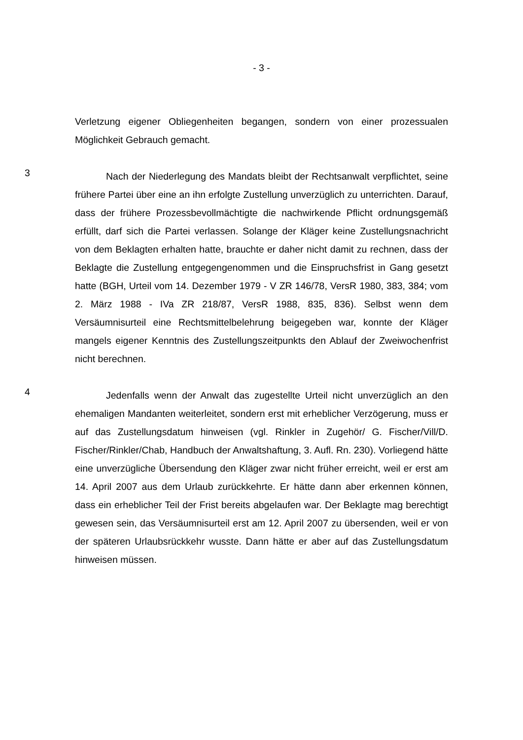- 3 -
Verletzung eigener Obliegenheiten begangen, sondern von einer prozessualen Möglichkeit Gebrauch gemacht.
3
Nach der Niederlegung des Mandats bleibt der Rechtsanwalt verpflichtet, seine frühere Partei über eine an ihn erfolgte Zustellung unverzüglich zu unterrichten. Darauf, dass der frühere Prozessbevollmächtigte die nachwirkende Pflicht ordnungsgemäß erfüllt, darf sich die Partei verlassen. Solange der Kläger keine Zustellungsnachricht von dem Beklagten erhalten hatte, brauchte er daher nicht damit zu rechnen, dass der Beklagte die Zustellung entgegengenommen und die Einspruchsfrist in Gang gesetzt hatte (BGH, Urteil vom 14. Dezember 1979 - V ZR 146/78, VersR 1980, 383, 384; vom 2. März 1988 - IVa ZR 218/87, VersR 1988, 835, 836). Selbst wenn dem Versäumnisurteil eine Rechtsmittelbelehrung beigegeben war, konnte der Kläger mangels eigener Kenntnis des Zustellungszeitpunkts den Ablauf der Zweiwochenfrist nicht berechnen.
4
Jedenfalls wenn der Anwalt das zugestellte Urteil nicht unverzüglich an den ehemaligen Mandanten weiterleitet, sondern erst mit erheblicher Verzögerung, muss er auf das Zustellungsdatum hinweisen (vgl. Rinkler in Zugehör/ G. Fischer/Vill/D. Fischer/Rinkler/Chab, Handbuch der Anwaltshaftung, 3. Aufl. Rn. 230). Vorliegend hätte eine unverzügliche Übersendung den Kläger zwar nicht früher erreicht, weil er erst am 14. April 2007 aus dem Urlaub zurückkehrte. Er hätte dann aber erkennen können, dass ein erheblicher Teil der Frist bereits abgelaufen war. Der Beklagte mag berechtigt gewesen sein, das Versäumnisurteil erst am 12. April 2007 zu übersenden, weil er von der späteren Urlaubsrückkehr wusste. Dann hätte er aber auf das Zustellungsdatum hinweisen müssen.